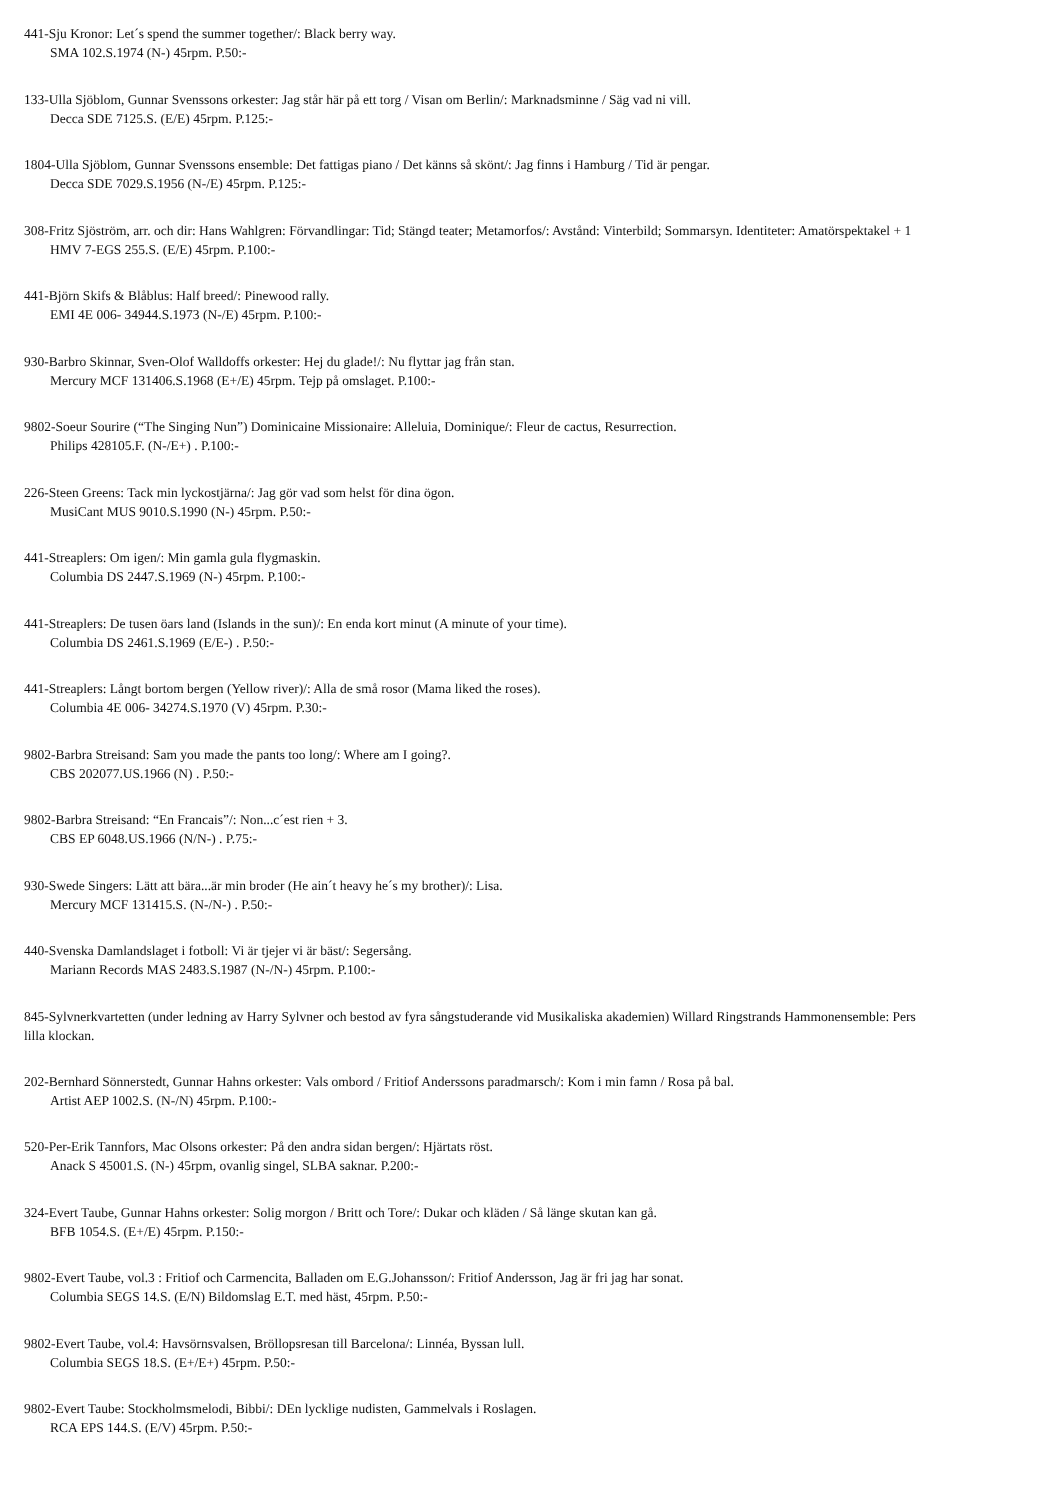441-Sju Kronor: Let´s spend the summer together/: Black berry way.
SMA 102.S.1974 (N-) 45rpm. P.50:-
133-Ulla Sjöblom, Gunnar Svenssons orkester: Jag står här på ett torg / Visan om Berlin/: Marknadsminne / Säg vad ni vill.
Decca SDE 7125.S. (E/E) 45rpm. P.125:-
1804-Ulla Sjöblom, Gunnar Svenssons ensemble: Det fattigas piano / Det känns så skönt/: Jag finns i Hamburg / Tid är pengar.
Decca SDE 7029.S.1956 (N-/E) 45rpm. P.125:-
308-Fritz Sjöström, arr. och dir: Hans Wahlgren: Förvandlingar: Tid; Stängd teater; Metamorfos/: Avstånd: Vinterbild; Sommarsyn. Identiteter: Amatörspektakel + 1
HMV 7-EGS 255.S. (E/E) 45rpm. P.100:-
441-Björn Skifs & Blåblus: Half breed/: Pinewood rally.
EMI 4E 006- 34944.S.1973 (N-/E) 45rpm. P.100:-
930-Barbro Skinnar, Sven-Olof Walldoffs orkester: Hej du glade!/: Nu flyttar jag från stan.
Mercury MCF 131406.S.1968 (E+/E) 45rpm. Tejp på omslaget. P.100:-
9802-Soeur Sourire (“The Singing Nun”) Dominicaine Missionaire: Alleluia, Dominique/: Fleur de cactus, Resurrection.
Philips 428105.F. (N-/E+) . P.100:-
226-Steen Greens: Tack min lyckostjärna/: Jag gör vad som helst för dina ögon.
MusiCant MUS 9010.S.1990 (N-) 45rpm. P.50:-
441-Streaplers: Om igen/: Min gamla gula flygmaskin.
Columbia DS 2447.S.1969 (N-) 45rpm. P.100:-
441-Streaplers: De tusen öars land (Islands in the sun)/: En enda kort minut (A minute of your time).
Columbia DS 2461.S.1969 (E/E-) . P.50:-
441-Streaplers: Långt bortom bergen (Yellow river)/: Alla de små rosor (Mama liked the roses).
Columbia 4E 006- 34274.S.1970 (V) 45rpm. P.30:-
9802-Barbra Streisand: Sam you made the pants too long/: Where am I going?.
CBS 202077.US.1966 (N) . P.50:-
9802-Barbra Streisand: “En Francais”/: Non...c´est rien + 3.
CBS EP 6048.US.1966 (N/N-) . P.75:-
930-Swede Singers: Lätt att bära...är min broder (He ain´t heavy he´s my brother)/: Lisa.
Mercury MCF 131415.S. (N-/N-) . P.50:-
440-Svenska Damlandslaget i fotboll: Vi är tjejer vi är bäst/: Segersång.
Mariann Records MAS 2483.S.1987 (N-/N-) 45rpm. P.100:-
845-Sylvnerkvartetten (under ledning av Harry Sylvner och bestod av fyra sångstuderande vid Musikaliska akademien) Willard Ringstrands Hammonensemble: Pers
lilla klockan.
202-Bernhard Sönnerstedt, Gunnar Hahns orkester: Vals ombord / Fritiof Anderssons paradmarsch/: Kom i min famn / Rosa på bal.
Artist AEP 1002.S. (N-/N) 45rpm. P.100:-
520-Per-Erik Tannfors, Mac Olsons orkester: På den andra sidan bergen/: Hjärtats röst.
Anack S 45001.S. (N-) 45rpm, ovanlig singel, SLBA saknar. P.200:-
324-Evert Taube, Gunnar Hahns orkester: Solig morgon / Britt och Tore/: Dukar och kläden / Så länge skutan kan gå.
BFB 1054.S. (E+/E) 45rpm. P.150:-
9802-Evert Taube, vol.3 : Fritiof och Carmencita, Balladen om E.G.Johansson/: Fritiof Andersson, Jag är fri jag har sonat.
Columbia SEGS 14.S. (E/N) Bildomslag E.T. med häst, 45rpm. P.50:-
9802-Evert Taube, vol.4: Havsörnsvalsen, Bröllopsresan till Barcelona/: Linnéa, Byssan lull.
Columbia SEGS 18.S. (E+/E+) 45rpm. P.50:-
9802-Evert Taube: Stockholmsmelodi, Bibbi/: DEn lycklige nudisten, Gammelvals i Roslagen.
RCA EPS 144.S. (E/V) 45rpm. P.50:-